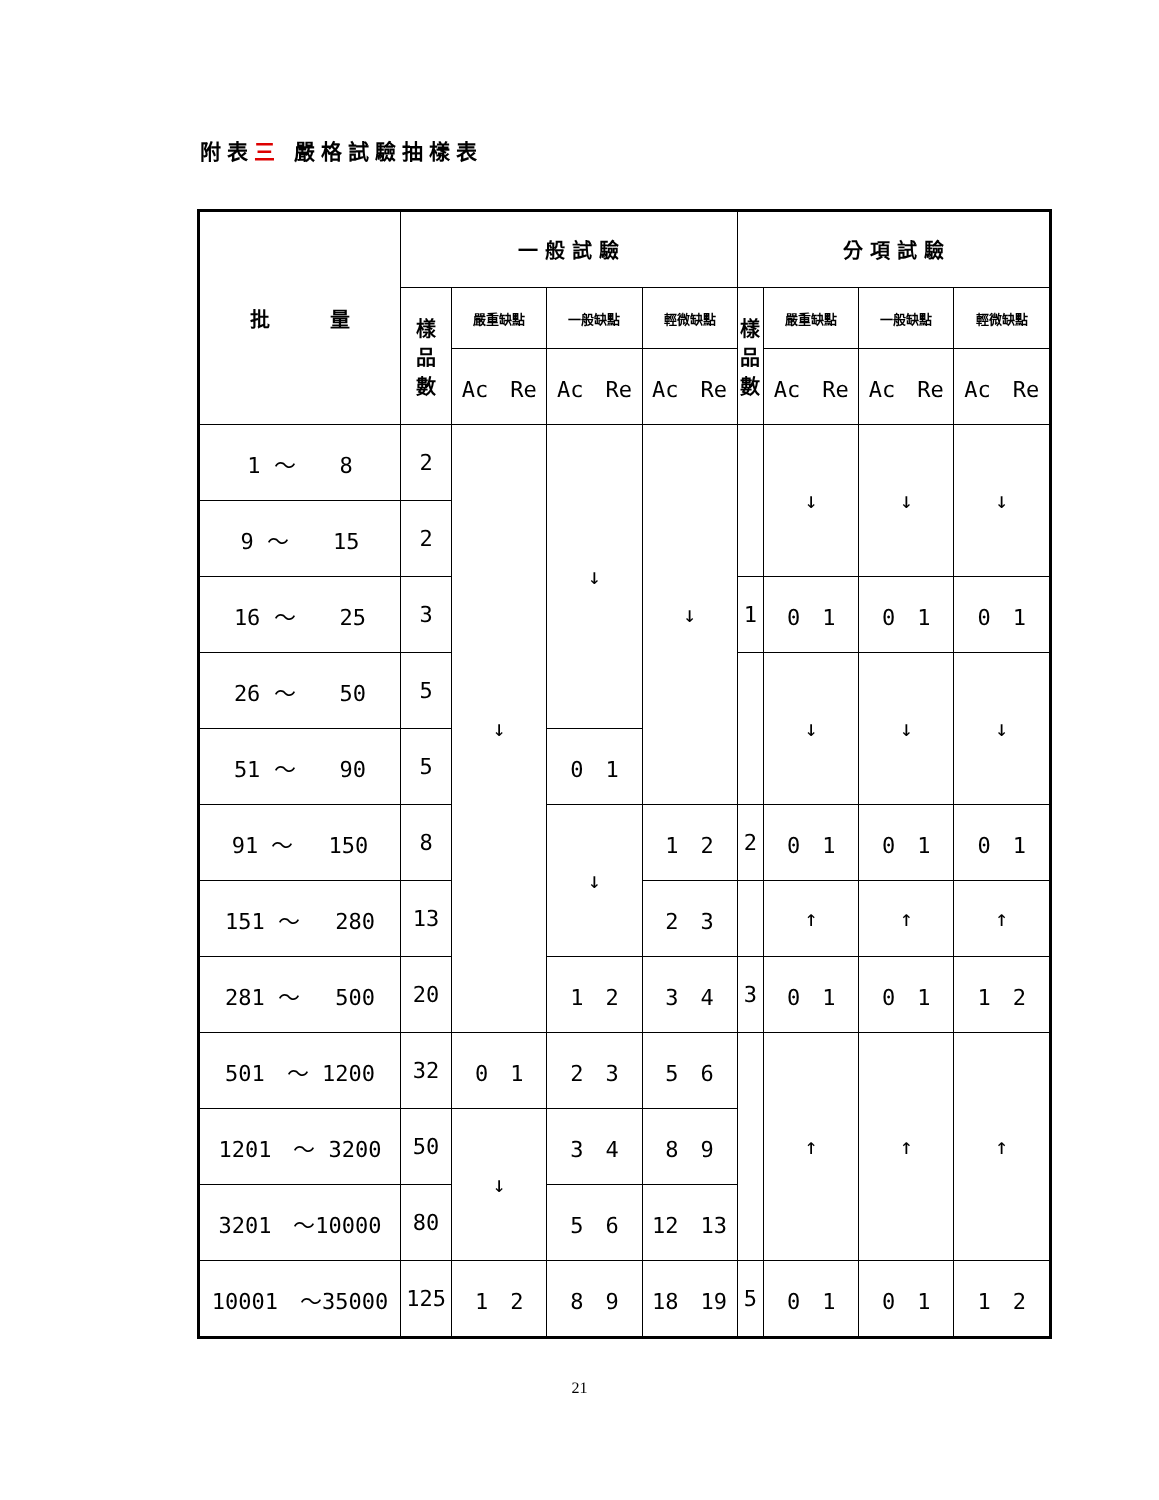附表三 嚴格試驗抽樣表
| 批 量 | 一 般 試 驗 | | | | 分 項 試 驗 | | | |
| --- | --- | --- | --- | --- | --- | --- | --- | --- |
| | 樣 品 數 | 嚴重缺點 | 一般缺點 | 輕微缺點 | 樣 品 數 | 嚴重缺點 | 一般缺點 | 輕微缺點 |
| | | Ac Re | Ac Re | Ac Re | | Ac Re | Ac Re | Ac Re |
| 1 ～ 8 | 2 | ↓ | ↓ | ↓ | | ↓ | ↓ | ↓ |
| 9 ～ 15 | 2 | | | | | | | |
| 16 ～ 25 | 3 | | | | 1 | 0 1 | 0 1 | 0 1 |
| 26 ～ 50 | 5 | | | | | ↓ | ↓ | ↓ |
| 51 ～ 90 | 5 | | 0 1 | | | | | |
| 91 ～ 150 | 8 | | ↓ | 1 2 | 2 | 0 1 | 0 1 | 0 1 |
| 151 ～ 280 | 13 | | | 2 3 | | ↑ | ↑ | ↑ |
| 281 ～ 500 | 20 | | 1 2 | 3 4 | 3 | 0 1 | 0 1 | 1 2 |
| 501 ～ 1200 | 32 | 0 1 | 2 3 | 5 6 | | ↑ | ↑ | ↑ |
| 1201 ～ 3200 | 50 | ↓ | 3 4 | 8 9 | | | | |
| 3201 ～10000 | 80 | | 5 6 | 12 13 | | | | |
| 10001 ～35000 | 125 | 1 2 | 8 9 | 18 19 | 5 | 0 1 | 0 1 | 1 2 |
21